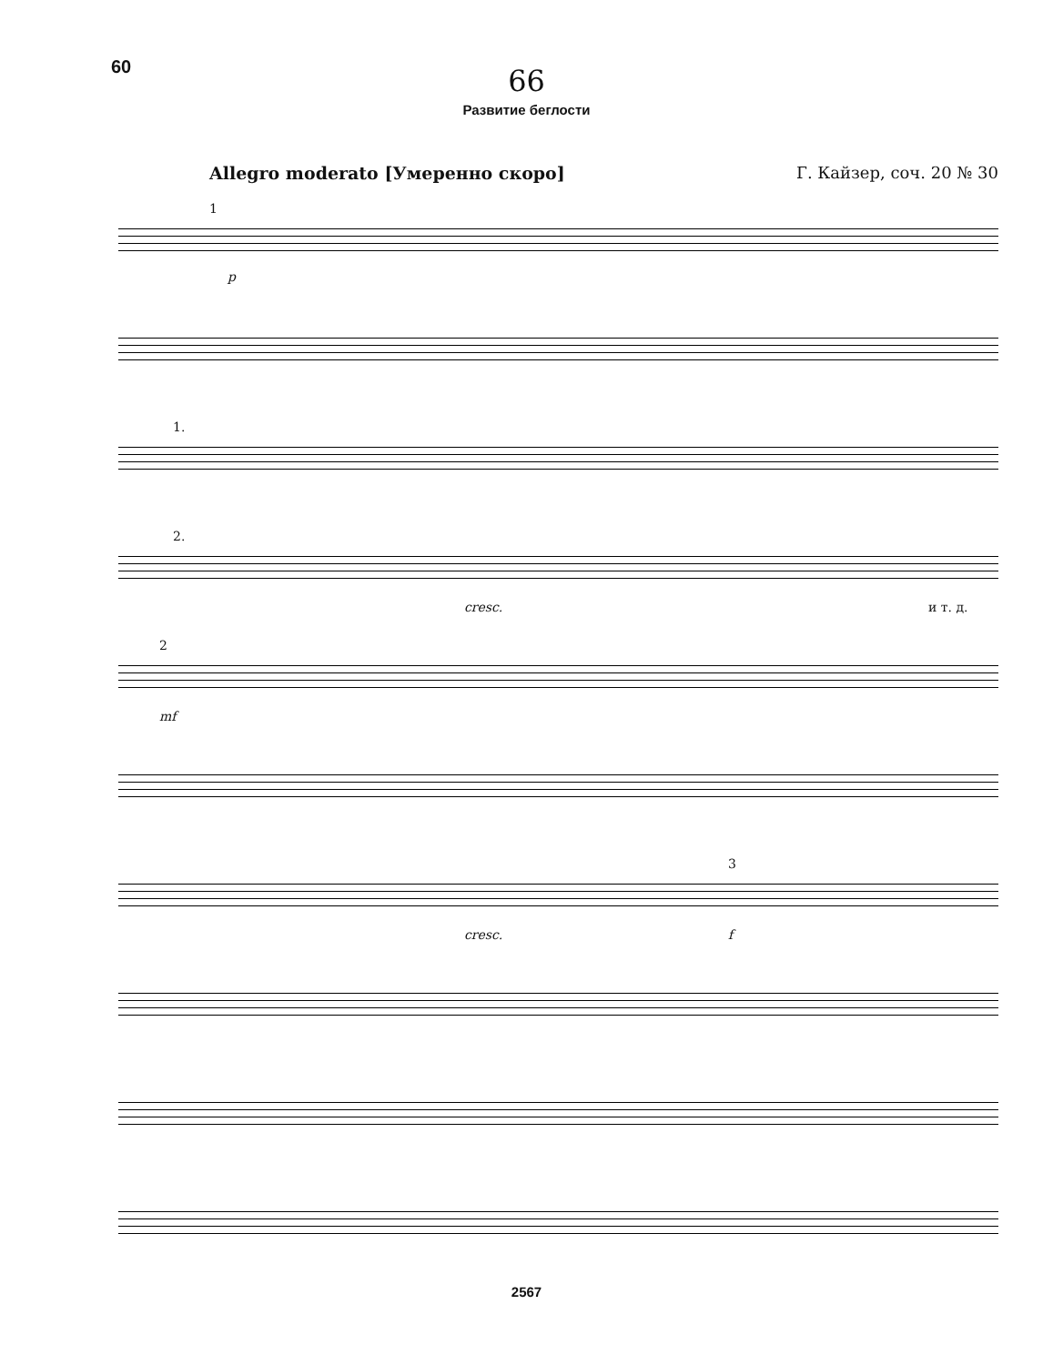60
66
Развитие беглости
Allegro moderato [Умеренно скоро] Г. Кайзер, соч. 20 № 30
1
p
1.
2.
cresc. и т. д.
2
mf
3
cresc. f
2567